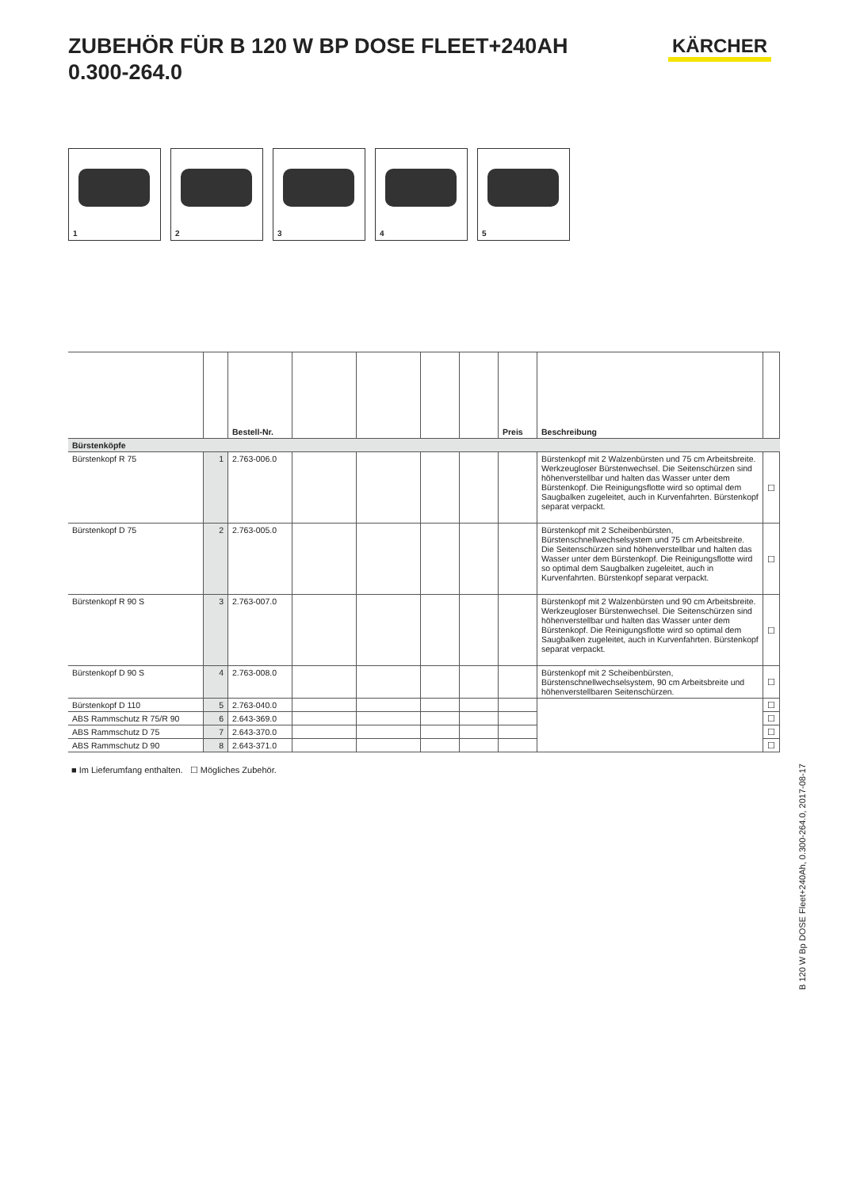ZUBEHÖR FÜR B 120 W BP DOSE FLEET+240AH 0.300-264.0
KÄRCHER
1
2
3
4
5
| | | Bestell-Nr. | | | | | Preis | Beschreibung | |
| --- | --- | --- | --- | --- | --- | --- | --- | --- | --- |
| Bürstenköpfe | | | | | | | | | |
| Bürstenkopf R 75 | 1 | 2.763-006.0 | | | | | | Bürstenkopf mit 2 Walzenbürsten und 75 cm Arbeitsbreite. Werkzeugloser Bürstenwechsel. Die Seitenschürzen sind höhenverstellbar und halten das Wasser unter dem Bürstenkopf. Die Reinigungsflotte wird so optimal dem Saugbalken zugeleitet, auch in Kurvenfahrten. Bürstenkopf separat verpackt. | ☐ |
| Bürstenkopf D 75 | 2 | 2.763-005.0 | | | | | | Bürstenkopf mit 2 Scheibenbürsten, Bürstenschnellwechselsystem und 75 cm Arbeitsbreite. Die Seitenschürzen sind höhenverstellbar und halten das Wasser unter dem Bürstenkopf. Die Reinigungsflotte wird so optimal dem Saugbalken zugeleitet, auch in Kurvenfahrten. Bürstenkopf separat verpackt. | ☐ |
| Bürstenkopf R 90 S | 3 | 2.763-007.0 | | | | | | Bürstenkopf mit 2 Walzenbürsten und 90 cm Arbeitsbreite. Werkzeugloser Bürstenwechsel. Die Seitenschürzen sind höhenverstellbar und halten das Wasser unter dem Bürstenkopf. Die Reinigungsflotte wird so optimal dem Saugbalken zugeleitet, auch in Kurvenfahrten. Bürstenkopf separat verpackt. | ☐ |
| Bürstenkopf D 90 S | 4 | 2.763-008.0 | | | | | | Bürstenkopf mit 2 Scheibenbürsten, Bürstenschnellwechselsystem, 90 cm Arbeitsbreite und höhenverstellbaren Seitenschürzen. | ☐ |
| Bürstenkopf D 110 | 5 | 2.763-040.0 | | | | | | | ☐ |
| ABS Rammschutz R 75/R 90 | 6 | 2.643-369.0 | | | | | | | ☐ |
| ABS Rammschutz D 75 | 7 | 2.643-370.0 | | | | | | | ☐ |
| ABS Rammschutz D 90 | 8 | 2.643-371.0 | | | | | | | ☐ |
■ Im Lieferumfang enthalten. ☐ Mögliches Zubehör.
B 120 W Bp DOSE Fleet+240Ah, 0.300-264.0, 2017-08-17